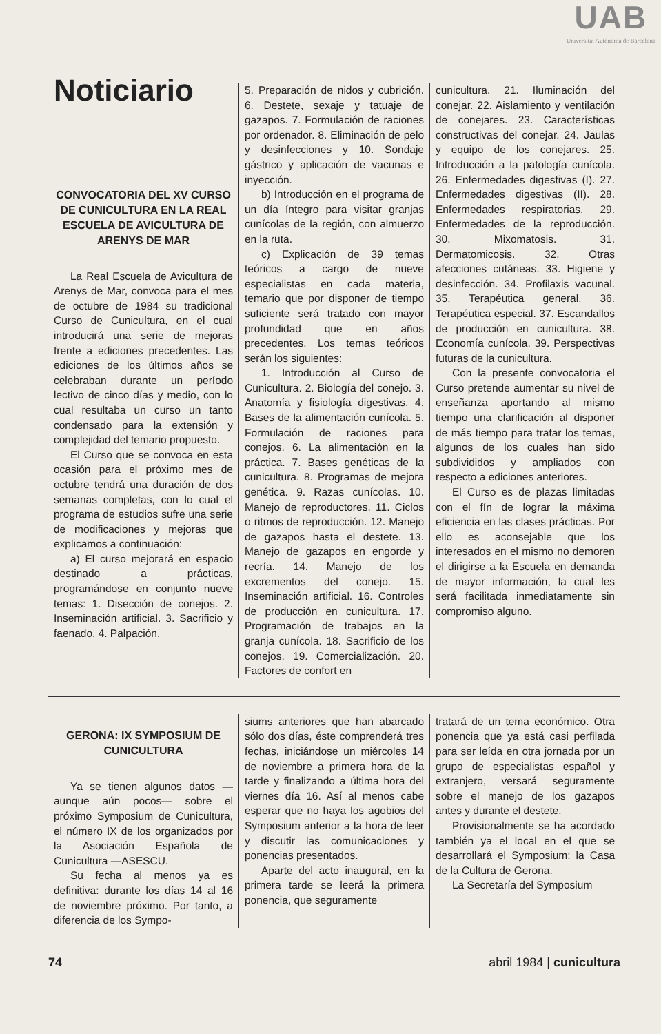UAB
Universitat Autònoma de Barcelona
Noticiario
CONVOCATORIA DEL XV CURSO DE CUNICULTURA EN LA REAL ESCUELA DE AVICULTURA DE ARENYS DE MAR
La Real Escuela de Avicultura de Arenys de Mar, convoca para el mes de octubre de 1984 su tradicional Curso de Cunicultura, en el cual introducirá una serie de mejoras frente a ediciones precedentes. Las ediciones de los últimos años se celebraban durante un período lectivo de cinco días y medio, con lo cual resultaba un curso un tanto condensado para la extensión y complejidad del temario propuesto.
El Curso que se convoca en esta ocasión para el próximo mes de octubre tendrá una duración de dos semanas completas, con lo cual el programa de estudios sufre una serie de modificaciones y mejoras que explicamos a continuación:
a) El curso mejorará en espacio destinado a prácticas, programándose en conjunto nueve temas: 1. Disección de conejos. 2. Inseminación artificial. 3. Sacrificio y faenado. 4. Palpación.
5. Preparación de nidos y cubrición. 6. Destete, sexaje y tatuaje de gazapos. 7. Formulación de raciones por ordenador. 8. Eliminación de pelo y desinfecciones y 10. Sondaje gástrico y aplicación de vacunas e inyección.
b) Introducción en el programa de un día íntegro para visitar granjas cunícolas de la región, con almuerzo en la ruta.
c) Explicación de 39 temas teóricos a cargo de nueve especialistas en cada materia, temario que por disponer de tiempo suficiente será tratado con mayor profundidad que en años precedentes. Los temas teóricos serán los siguientes:
1. Introducción al Curso de Cunicultura. 2. Biología del conejo. 3. Anatomía y fisiología digestivas. 4. Bases de la alimentación cunícola. 5. Formulación de raciones para conejos. 6. La alimentación en la práctica. 7. Bases genéticas de la cunicultura. 8. Programas de mejora genética. 9. Razas cunícolas. 10. Manejo de reproductores. 11. Ciclos o ritmos de reproducción. 12. Manejo de gazapos hasta el destete. 13. Manejo de gazapos en engorde y recría. 14. Manejo de los excrementos del conejo. 15. Inseminación artificial. 16. Controles de producción en cunicultura. 17. Programación de trabajos en la granja cunícola. 18. Sacrificio de los conejos. 19. Comercialización. 20. Factores de confort en
cunicultura. 21. Iluminación del conejar. 22. Aislamiento y ventilación de conejares. 23. Características constructivas del conejar. 24. Jaulas y equipo de los conejares. 25. Introducción a la patología cunícola. 26. Enfermedades digestivas (I). 27. Enfermedades digestivas (II). 28. Enfermedades respiratorias. 29. Enfermedades de la reproducción. 30. Mixomatosis. 31. Dermatomicosis. 32. Otras afecciones cutáneas. 33. Higiene y desinfección. 34. Profilaxis vacunal. 35. Terapéutica general. 36. Terapéutica especial. 37. Escandallos de producción en cunicultura. 38. Economía cunícola. 39. Perspectivas futuras de la cunicultura.
Con la presente convocatoria el Curso pretende aumentar su nivel de enseñanza aportando al mismo tiempo una clarificación al disponer de más tiempo para tratar los temas, algunos de los cuales han sido subdivididos y ampliados con respecto a ediciones anteriores.
El Curso es de plazas limitadas con el fín de lograr la máxima eficiencia en las clases prácticas. Por ello es aconsejable que los interesados en el mismo no demoren el dirigirse a la Escuela en demanda de mayor información, la cual les será facilitada inmediatamente sin compromiso alguno.
GERONA: IX SYMPOSIUM DE CUNICULTURA
Ya se tienen algunos datos —aunque aún pocos— sobre el próximo Symposium de Cunicultura, el número IX de los organizados por la Asociación Española de Cunicultura —ASESCU.
Su fecha al menos ya es definitiva: durante los días 14 al 16 de noviembre próximo. Por tanto, a diferencia de los Sympo-
siums anteriores que han abarcado sólo dos días, éste comprenderá tres fechas, iniciándose un miércoles 14 de noviembre a primera hora de la tarde y finalizando a última hora del viernes día 16. Así al menos cabe esperar que no haya los agobios del Symposium anterior a la hora de leer y discutir las comunicaciones y ponencias presentados.
Aparte del acto inaugural, en la primera tarde se leerá la primera ponencia, que seguramente
tratará de un tema económico. Otra ponencia que ya está casi perfilada para ser leída en otra jornada por un grupo de especialistas español y extranjero, versará seguramente sobre el manejo de los gazapos antes y durante el destete.
Provisionalmente se ha acordado también ya el local en el que se desarrollará el Symposium: la Casa de la Cultura de Gerona.
La Secretaría del Symposium
74 abril 1984 | cunicultura